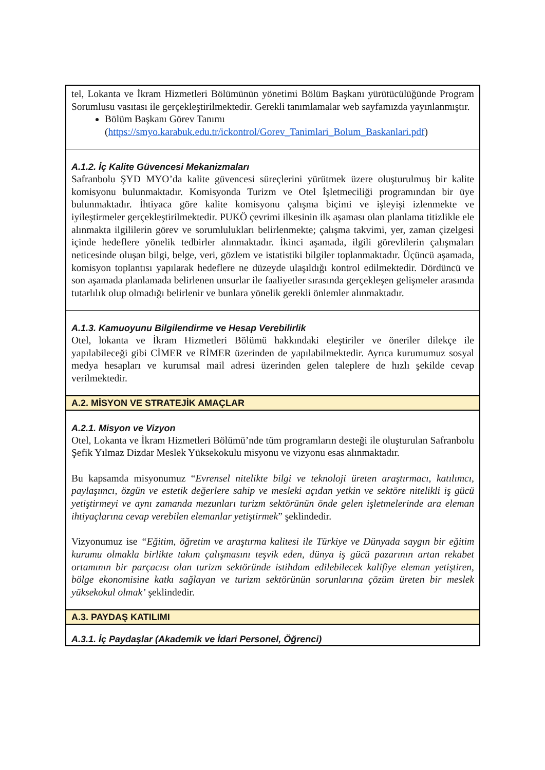| tel, Lokanta ve İkram Hizmetleri Bölümünün yönetimi Bölüm Başkanı yürütücülüğünde Program Sorumlusu vasıtası ile gerçekleştirilmektedir. Gerekli tanımlamalar web sayfamızda yayınlanmıştır. Bölüm Başkanı Görev Tanımı ( https://smyo.karabuk.edu.tr/ickontrol/Gorev_Tanimlari_Bolum_Baskanlari.pdf ) |
| A.1.2. İç Kalite Güvencesi Mekanizmaları Safranbolu ŞYD MYO’da kalite güvencesi süreçlerini yürütmek üzere oluşturulmuş bir kalite komisyonu bulunmaktadır. Komisyonda Turizm ve Otel İşletmeciliği programından bir üye bulunmaktadır. İhtiyaca göre kalite komisyonu çalışma biçimi ve işleyişi izlenmekte ve iyileştirmeler gerçekleştirilmektedir. PUKÖ çevrimi ilkesinin ilk aşaması olan planlama titizlikle ele alınmakta ilgililerin görev ve sorumlulukları belirlenmekte; çalışma takvimi, yer, zaman çizelgesi içinde hedeflere yönelik tedbirler alınmaktadır. İkinci aşamada, ilgili görevlilerin çalışmaları neticesinde oluşan bilgi, belge, veri, gözlem ve istatistiki bilgiler toplanmaktadır. Üçüncü aşamada, komisyon toplantısı yapılarak hedeflere ne düzeyde ulaşıldığı kontrol edilmektedir. Dördüncü ve son aşamada planlamada belirlenen unsurlar ile faaliyetler sırasında gerçekleşen gelişmeler arasında tutarlılık olup olmadığı belirlenir ve bunlara yönelik gerekli önlemler alınmaktadır. |
| A.1.3. Kamuoyunu Bilgilendirme ve Hesap Verebilirlik Otel, lokanta ve İkram Hizmetleri Bölümü hakkındaki eleştiriler ve öneriler dilekçe ile yapılabileceği gibi CİMER ve RİMER üzerinden de yapılabilmektedir. Ayrıca kurumumuz sosyal medya hesapları ve kurumsal mail adresi üzerinden gelen taleplere de hızlı şekilde cevap verilmektedir. |
| A.2. MİSYON VE STRATEJİK AMAÇLAR |
| A.2.1. Misyon ve Vizyon Otel, Lokanta ve İkram Hizmetleri Bölümü’nde tüm programların desteği ile oluşturulan Safranbolu Şefik Yılmaz Dizdar Meslek Yüksekokulu misyonu ve vizyonu esas alınmaktadır. Bu kapsamda misyonumuz “ Evrensel nitelikte bilgi ve teknoloji üreten araştırmacı, katılımcı, paylaşımcı, özgün ve estetik değerlere sahip ve mesleki açıdan yetkin ve sektöre nitelikli iş gücü yetiştirmeyi ve aynı zamanda mezunları turizm sektörünün önde gelen işletmelerinde ara eleman ihtiyaçlarına cevap verebilen elemanlar yetiştirmek ” şeklindedir. Vizyonumuz ise “Eğitim, öğretim ve araştırma kalitesi ile Türkiye ve Dünyada saygın bir eğitim kurumu olmakla birlikte takım çalışmasını teşvik eden, dünya iş gücü pazarının artan rekabet ortamının bir parçacısı olan turizm sektöründe istihdam edilebilecek kalifiye eleman yetiştiren, bölge ekonomisine katkı sağlayan ve turizm sektörünün sorunlarına çözüm üreten bir meslek yüksekokul olmak’ şeklindedir. |
| A.3. PAYDAŞ KATILIMI |
| A.3.1. İç Paydaşlar (Akademik ve İdari Personel, Öğrenci) |